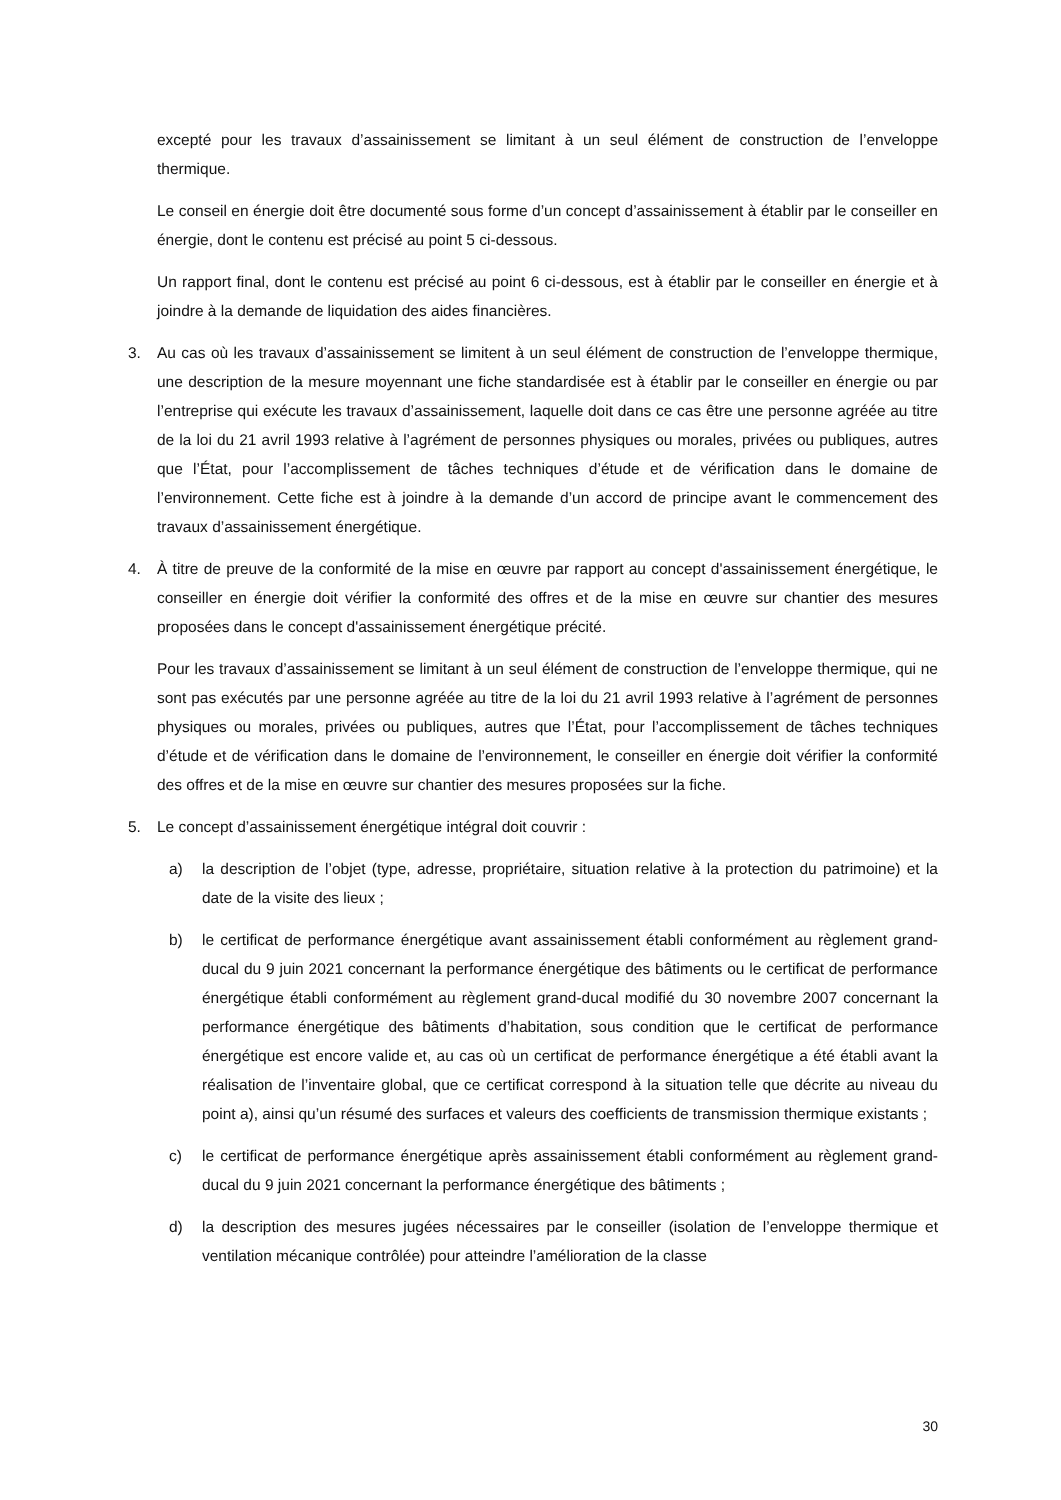excepté pour les travaux d’assainissement se limitant à un seul élément de construction de l’enveloppe thermique.
Le conseil en énergie doit être documenté sous forme d’un concept d’assainissement à établir par le conseiller en énergie, dont le contenu est précisé au point 5 ci-dessous.
Un rapport final, dont le contenu est précisé au point 6 ci-dessous, est à établir par le conseiller en énergie et à joindre à la demande de liquidation des aides financières.
3. Au cas où les travaux d’assainissement se limitent à un seul élément de construction de l’enveloppe thermique, une description de la mesure moyennant une fiche standardisée est à établir par le conseiller en énergie ou par l’entreprise qui exécute les travaux d’assainissement, laquelle doit dans ce cas être une personne agréée au titre de la loi du 21 avril 1993 relative à l’agrément de personnes physiques ou morales, privées ou publiques, autres que l’État, pour l’accomplissement de tâches techniques d’étude et de vérification dans le domaine de l’environnement. Cette fiche est à joindre à la demande d’un accord de principe avant le commencement des travaux d’assainissement énergétique.
4. À titre de preuve de la conformité de la mise en œuvre par rapport au concept d'assainissement énergétique, le conseiller en énergie doit vérifier la conformité des offres et de la mise en œuvre sur chantier des mesures proposées dans le concept d'assainissement énergétique précité.
Pour les travaux d’assainissement se limitant à un seul élément de construction de l’enveloppe thermique, qui ne sont pas exécutés par une personne agréée au titre de la loi du 21 avril 1993 relative à l’agrément de personnes physiques ou morales, privées ou publiques, autres que l’État, pour l’accomplissement de tâches techniques d’étude et de vérification dans le domaine de l’environnement, le conseiller en énergie doit vérifier la conformité des offres et de la mise en œuvre sur chantier des mesures proposées sur la fiche.
5. Le concept d’assainissement énergétique intégral doit couvrir :
a) la description de l’objet (type, adresse, propriétaire, situation relative à la protection du patrimoine) et la date de la visite des lieux ;
b) le certificat de performance énergétique avant assainissement établi conformément au règlement grand-ducal du 9 juin 2021 concernant la performance énergétique des bâtiments ou le certificat de performance énergétique établi conformément au règlement grand-ducal modifié du 30 novembre 2007 concernant la performance énergétique des bâtiments d’habitation, sous condition que le certificat de performance énergétique est encore valide et, au cas où un certificat de performance énergétique a été établi avant la réalisation de l’inventaire global, que ce certificat correspond à la situation telle que décrite au niveau du point a), ainsi qu’un résumé des surfaces et valeurs des coefficients de transmission thermique existants ;
c) le certificat de performance énergétique après assainissement établi conformément au règlement grand-ducal du 9 juin 2021 concernant la performance énergétique des bâtiments ;
d) la description des mesures jugées nécessaires par le conseiller (isolation de l’enveloppe thermique et ventilation mécanique contrôlée) pour atteindre l’amélioration de la classe
30